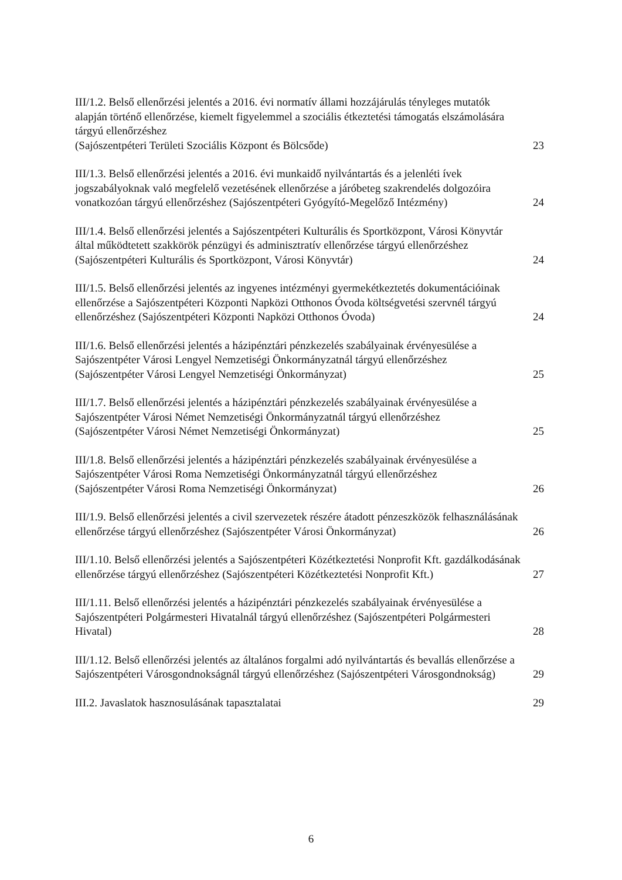III/1.2. Belső ellenőrzési jelentés a 2016. évi normatív állami hozzájárulás tényleges mutatók alapján történő ellenőrzése, kiemelt figyelemmel a szociális étkeztetési támogatás elszámolására tárgyú ellenőrzéshez
(Sajószentpéteri Területi Szociális Központ és Bölcsőde)
23
III/1.3. Belső ellenőrzési jelentés a 2016. évi munkaidő nyilvántartás és a jelenléti ívek jogszabályoknak való megfelelő vezetésének ellenőrzése a járóbeteg szakrendelés dolgozóira vonatkozóan tárgyú ellenőrzéshez (Sajószentpéteri Gyógyító-Megelőző Intézmény)
24
III/1.4. Belső ellenőrzési jelentés a Sajószentpéteri Kulturális és Sportközpont, Városi Könyvtár által működtetett szakkörök pénzügyi és adminisztratív ellenőrzése tárgyú ellenőrzéshez (Sajószentpéteri Kulturális és Sportközpont, Városi Könyvtár)
24
III/1.5. Belső ellenőrzési jelentés az ingyenes intézményi gyermekétkeztetés dokumentációinak ellenőrzése a Sajószentpéteri Központi Napközi Otthonos Óvoda költségvetési szervnél tárgyú ellenőrzéshez (Sajószentpéteri Központi Napközi Otthonos Óvoda)
24
III/1.6. Belső ellenőrzési jelentés a házipénztári pénzkezelés szabályainak érvényesülése a Sajószentpéter Városi Lengyel Nemzetiségi Önkormányzatnál tárgyú ellenőrzéshez
(Sajószentpéter Városi Lengyel Nemzetiségi Önkormányzat)
25
III/1.7. Belső ellenőrzési jelentés a házipénztári pénzkezelés szabályainak érvényesülése a Sajószentpéter Városi Német Nemzetiségi Önkormányzatnál tárgyú ellenőrzéshez
(Sajószentpéter Városi Német Nemzetiségi Önkormányzat)
25
III/1.8. Belső ellenőrzési jelentés a házipénztári pénzkezelés szabályainak érvényesülése a Sajószentpéter Városi Roma Nemzetiségi Önkormányzatnál tárgyú ellenőrzéshez
(Sajószentpéter Városi Roma Nemzetiségi Önkormányzat)
26
III/1.9. Belső ellenőrzési jelentés a civil szervezetek részére átadott pénzeszközök felhasználásának ellenőrzése tárgyú ellenőrzéshez (Sajószentpéter Városi Önkormányzat)
26
III/1.10. Belső ellenőrzési jelentés a Sajószentpéteri Közétkeztetési Nonprofit Kft. gazdálkodásának ellenőrzése tárgyú ellenőrzéshez (Sajószentpéteri Közétkeztetési Nonprofit Kft.)
27
III/1.11. Belső ellenőrzési jelentés a házipénztári pénzkezelés szabályainak érvényesülése a Sajószentpéteri Polgármesteri Hivatalnál tárgyú ellenőrzéshez (Sajószentpéteri Polgármesteri Hivatal)
28
III/1.12. Belső ellenőrzési jelentés az általános forgalmi adó nyilvántartás és bevallás ellenőrzése a Sajószentpéteri Városgondnokságnál tárgyú ellenőrzéshez (Sajószentpéteri Városgondnokság)
29
III.2. Javaslatok hasznosulásának tapasztalatai
29
6